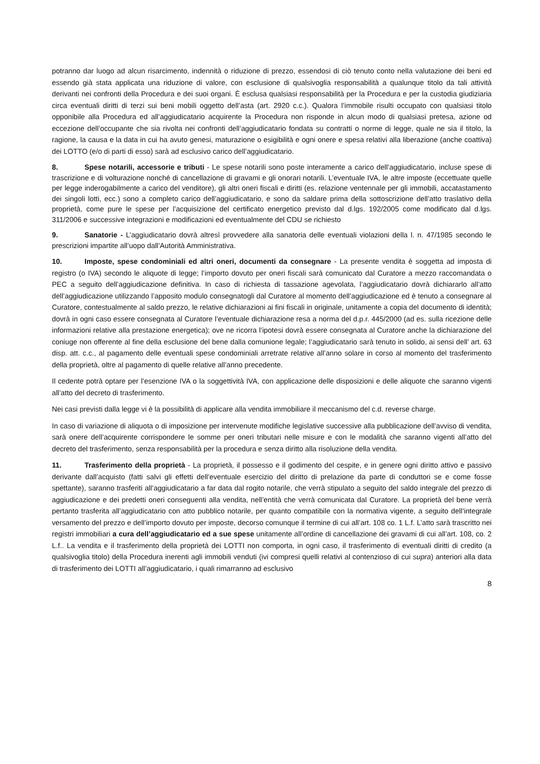potranno dar luogo ad alcun risarcimento, indennità o riduzione di prezzo, essendosi di ciò tenuto conto nella valutazione dei beni ed essendo già stata applicata una riduzione di valore, con esclusione di qualsivoglia responsabilità a qualunque titolo da tali attività derivanti nei confronti della Procedura e dei suoi organi. È esclusa qualsiasi responsabilità per la Procedura e per la custodia giudiziaria circa eventuali diritti di terzi sui beni mobili oggetto dell’asta (art. 2920 c.c.). Qualora l’immobile risulti occupato con qualsiasi titolo opponibile alla Procedura ed all’aggiudicatario acquirente la Procedura non risponde in alcun modo di qualsiasi pretesa, azione od eccezione dell’occupante che sia rivolta nei confronti dell’aggiudicatario fondata su contratti o norme di legge, quale ne sia il titolo, la ragione, la causa e la data in cui ha avuto genesi, maturazione o esigibilità e ogni onere e spesa relativi alla liberazione (anche coattiva) dei LOTTO (e/o di parti di esso) sarà ad esclusivo carico dell’aggiudicatario.
8. Spese notarili, accessorie e tributi - Le spese notarili sono poste interamente a carico dell’aggiudicatario, incluse spese di trascrizione e di volturazione nonché di cancellazione di gravami e gli onorari notarili. L’eventuale IVA, le altre imposte (eccettuate quelle per legge inderogabilmente a carico del venditore), gli altri oneri fiscali e diritti (es. relazione ventennale per gli immobili, accatastamento dei singoli lotti, ecc.) sono a completo carico dell’aggiudicatario, e sono da saldare prima della sottoscrizione dell’atto traslativo della proprietà, come pure le spese per l’acquisizione del certificato energetico previsto dal d.lgs. 192/2005 come modificato dal d.lgs. 311/2006 e successive integrazioni e modificazioni ed eventualmente del CDU se richiesto
9. Sanatorie - L’aggiudicatario dovrà altresì provvedere alla sanatoria delle eventuali violazioni della l. n. 47/1985 secondo le prescrizioni impartite all’uopo dall’Autorità Amministrativa.
10. Imposte, spese condominiali ed altri oneri, documenti da consegnare - La presente vendita è soggetta ad imposta di registro (o IVA) secondo le aliquote di legge; l’importo dovuto per oneri fiscali sarà comunicato dal Curatore a mezzo raccomandata o PEC a seguito dell’aggiudicazione definitiva. In caso di richiesta di tassazione agevolata, l’aggiudicatario dovrà dichiararlo all’atto dell’aggiudicazione utilizzando l’apposito modulo consegnatogli dal Curatore al momento dell’aggiudicazione ed è tenuto a consegnare al Curatore, contestualmente al saldo prezzo, le relative dichiarazioni ai fini fiscali in originale, unitamente a copia del documento di identità; dovrà in ogni caso essere consegnata al Curatore l’eventuale dichiarazione resa a norma del d.p.r. 445/2000 (ad es. sulla ricezione delle informazioni relative alla prestazione energetica); ove ne ricorra l’ipotesi dovrà essere consegnata al Curatore anche la dichiarazione del coniuge non offerente al fine della esclusione del bene dalla comunione legale; l’aggiudicatario sarà tenuto in solido, ai sensi dell’ art. 63 disp. att. c.c., al pagamento delle eventuali spese condominiali arretrate relative all’anno solare in corso al momento del trasferimento della proprietà, oltre al pagamento di quelle relative all’anno precedente.
Il cedente potrà optare per l’esenzione IVA o la soggettività IVA, con applicazione delle disposizioni e delle aliquote che saranno vigenti all’atto del decreto di trasferimento.
Nei casi previsti dalla legge vi è la possibilità di applicare alla vendita immobiliare il meccanismo del c.d. reverse charge.
In caso di variazione di aliquota o di imposizione per intervenute modifiche legislative successive alla pubblicazione dell’avviso di vendita, sarà onere dell’acquirente corrispondere le somme per oneri tributari nelle misure e con le modalità che saranno vigenti all’atto del decreto del trasferimento, senza responsabilità per la procedura e senza diritto alla risoluzione della vendita.
11. Trasferimento della proprietà - La proprietà, il possesso e il godimento del cespite, e in genere ogni diritto attivo e passivo derivante dall’acquisto (fatti salvi gli effetti dell’eventuale esercizio del diritto di prelazione da parte di conduttori se e come fosse spettante), saranno trasferiti all’aggiudicatario a far data dal rogito notarile, che verrà stipulato a seguito del saldo integrale del prezzo di aggiudicazione e dei predetti oneri conseguenti alla vendita, nell’entità che verrà comunicata dal Curatore. La proprietà del bene verrà pertanto trasferita all’aggiudicatario con atto pubblico notarile, per quanto compatibile con la normativa vigente, a seguito dell’integrale versamento del prezzo e dell’importo dovuto per imposte, decorso comunque il termine di cui all’art. 108 co. 1 L.f. L’atto sarà trascritto nei registri immobiliari a cura dell’aggiudicatario ed a sue spese unitamente all’ordine di cancellazione dei gravami di cui all’art. 108, co. 2 L.f.. La vendita e il trasferimento della proprietà dei LOTTI non comporta, in ogni caso, il trasferimento di eventuali diritti di credito (a qualsivoglia titolo) della Procedura inerenti agli immobili venduti (ivi compresi quelli relativi al contenzioso di cui supra) anteriori alla data di trasferimento dei LOTTI all’aggiudicatario, i quali rimarranno ad esclusivo
8